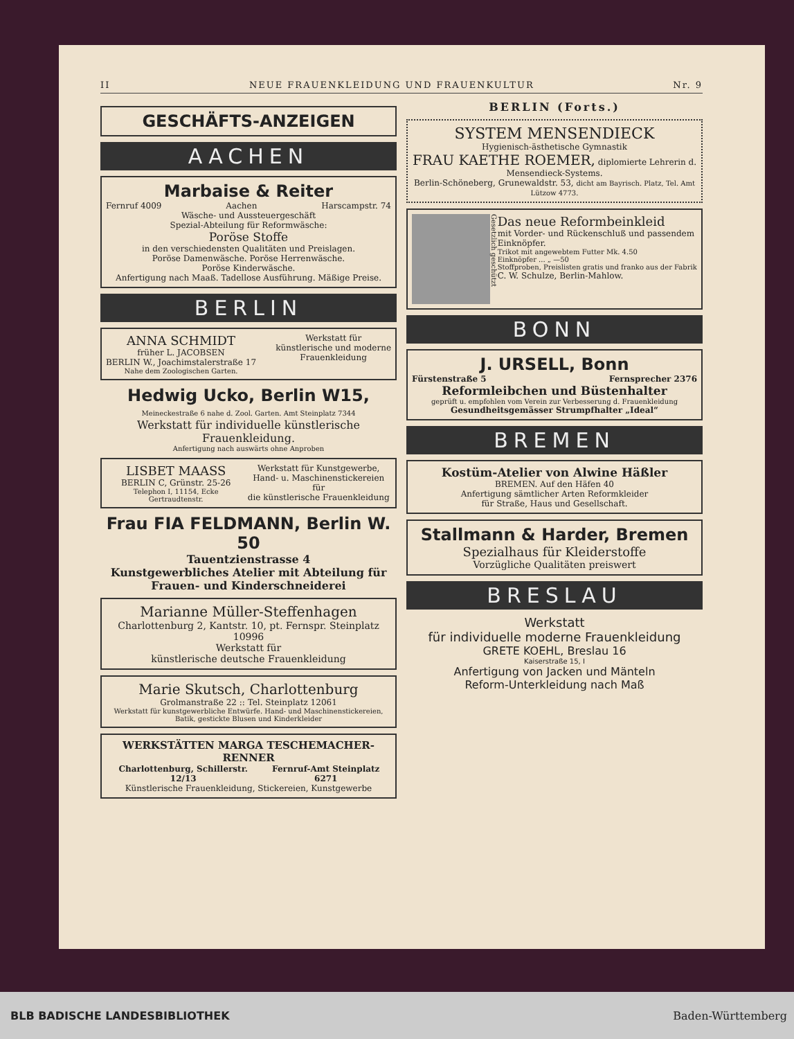II NEUE FRAUENKLEIDUNG UND FRAUENKULTUR Nr. 9
GESCHÄFTS-ANZEIGEN
AACHEN
Marbaise & Reiter
Fernruf 4009 Aachen Harscampstr. 74
Wäsche- und Aussteuergeschäft
Spezial-Abteilung für Reformwäsche:
Poröse Stoffe
in den verschiedensten Qualitäten und Preislagen.
Poröse Damenwäsche. Poröse Herrenwäsche.
Poröse Kinderwäsche.
Anfertigung nach Maaß. Tadellose Ausführung. Mäßige Preise.
BERLIN
ANNA SCHMIDT
früher L. JACOBSEN
BERLIN W., Joachimstalerstraße 17
Nahe dem Zoologischen Garten.
Werkstatt für
künstlerische und moderne
Frauenkleidung
Hedwig Ucko, Berlin W15, Meineckestraße 6 nahe d. Zool. Garten. Amt Steinplatz 7344
Werkstatt für individuelle künstlerische Frauenkleidung.
Anfertigung nach auswärts ohne Anproben
LISBET MAASS
BERLIN C, Grünstr. 25-26
Telephon I, 11154, Ecke Gertraudtenstr.
Werkstatt für Kunstgewerbe,
Hand- u. Maschinenstickereien für
die künstlerische Frauenkleidung
Frau FIA FELDMANN, Berlin W. 50
Tauentzienstrasse 4
Kunstgewerbliches Atelier mit Abteilung für Frauen- und Kinderschneiderei
Marianne Müller-Steffenhagen
Charlottenburg 2, Kantstr. 10, pt. Fernspr. Steinplatz 10996
Werkstatt für
künstlerische deutsche Frauenkleidung
Marie Skutsch, Charlottenburg
Grolmanstraße 22 :: Tel. Steinplatz 12061
Werkstatt für kunstgewerbliche Entwürfe. Hand- und Maschinenstickereien, Batik, gestickte Blusen und Kinderkleider
WERKSTÄTTEN MARGA TESCHEMACHER-RENNER
Charlottenburg, Schillerstr. 12/13 Fernruf-Amt Steinplatz 6271
Künstlerische Frauenkleidung, Stickereien, Kunstgewerbe
BERLIN (Forts.)
SYSTEM MENSENDIECK
Hygienisch-ästhetische Gymnastik
FRAU KAETHE ROEMER, diplomierte Lehrerin d. Mensendieck-Systems.
Berlin-Schöneberg, Grunewaldstr. 53, dicht am Bayrisch. Platz, Tel. Amt Lützow 4773.
Gesetzlich geschützt
Das neue Reformbeinkleid
mit Vorder- und Rückenschluß und passendem Einknöpfer.
Trikot mit angewebtem Futter Mk. 4.50
Einknöpfer ... „ —50
Stoffproben, Preislisten gratis und franko aus der Fabrik
C. W. Schulze, Berlin-Mahlow.
BONN
J. URSELL, Bonn
Fürstenstraße 5 Fernsprecher 2376
Reformleibchen und Büstenhalter
geprüft u. empfohlen vom Verein zur Verbesserung d. Frauenkleidung
Gesundheitsgemässer Strumpfhalter „Ideal“
BREMEN
Kostüm-Atelier von Alwine Häßler
BREMEN. Auf den Häfen 40
Anfertigung sämtlicher Arten Reformkleider
für Straße, Haus und Gesellschaft.
Stallmann & Harder, Bremen
Spezialhaus für Kleiderstoffe
Vorzügliche Qualitäten preiswert
BRESLAU
Werkstatt
für individuelle moderne Frauenkleidung
GRETE KOEHL, Breslau 16
Kaiserstraße 15, I
Anfertigung von Jacken und Mänteln
Reform-Unterkleidung nach Maß
BLB BADISCHE LANDESBIBLIOTHEK Baden-Württemberg